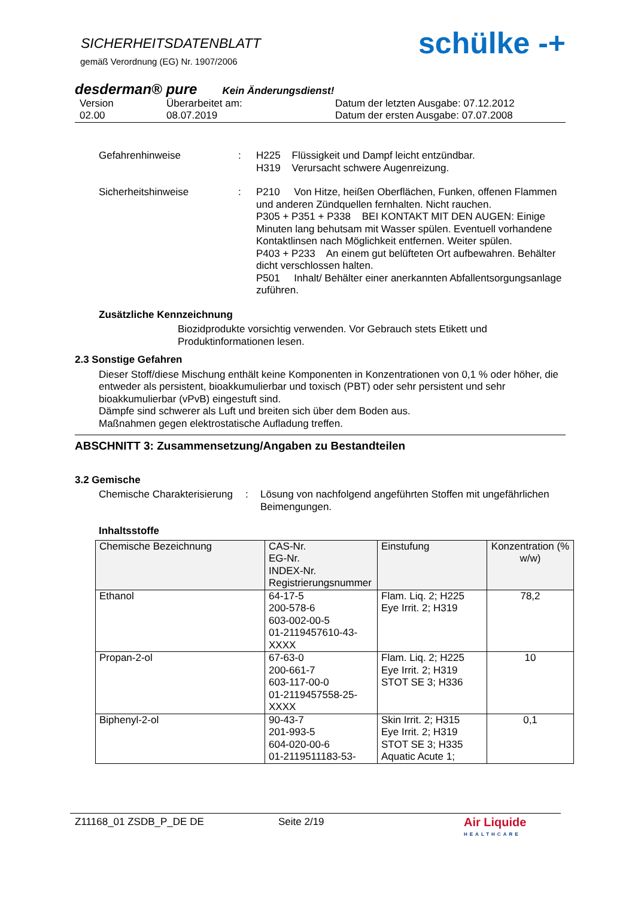SICHERHEITSDATENBLATT
gemäß Verordnung (EG) Nr. 1907/2006
schülke -+
desderman® pure Kein Änderungsdienst!
Version
02.00
Überarbeitet am:
08.07.2019
Datum der letzten Ausgabe: 07.12.2012
Datum der ersten Ausgabe: 07.07.2008
Gefahrenhinweise
:
H225 Flüssigkeit und Dampf leicht entzündbar.
H319 Verursacht schwere Augenreizung.
Sicherheitshinweise
:
P210 Von Hitze, heißen Oberflächen, Funken, offenen Flammen und anderen Zündquellen fernhalten. Nicht rauchen.
P305 + P351 + P338 BEI KONTAKT MIT DEN AUGEN: Einige Minuten lang behutsam mit Wasser spülen. Eventuell vorhandene Kontaktlinsen nach Möglichkeit entfernen. Weiter spülen.
P403 + P233 An einem gut belüfteten Ort aufbewahren. Behälter dicht verschlossen halten.
P501 Inhalt/ Behälter einer anerkannten Abfallentsorgungsanlage zuführen.
Zusätzliche Kennzeichnung
Biozidprodukte vorsichtig verwenden. Vor Gebrauch stets Etikett und Produktinformationen lesen.
2.3 Sonstige Gefahren
Dieser Stoff/diese Mischung enthält keine Komponenten in Konzentrationen von 0,1 % oder höher, die entweder als persistent, bioakkumulierbar und toxisch (PBT) oder sehr persistent und sehr bioakkumulierbar (vPvB) eingestuft sind.
Dämpfe sind schwerer als Luft und breiten sich über dem Boden aus.
Maßnahmen gegen elektrostatische Aufladung treffen.
ABSCHNITT 3: Zusammensetzung/Angaben zu Bestandteilen
3.2 Gemische
Chemische Charakterisierung
:
Lösung von nachfolgend angeführten Stoffen mit ungefährlichen Beimengungen.
Inhaltsstoffe
| Chemische Bezeichnung | CAS-Nr. EG-Nr. INDEX-Nr. Registrierungsnummer | Einstufung | Konzentration (% w/w) |
| Ethanol | 64-17-5 200-578-6 603-002-00-5 01-2119457610-43-XXXX | Flam. Liq. 2; H225 Eye Irrit. 2; H319 | 78,2 |
| Propan-2-ol | 67-63-0 200-661-7 603-117-00-0 01-2119457558-25-XXXX | Flam. Liq. 2; H225 Eye Irrit. 2; H319 STOT SE 3; H336 | 10 |
| Biphenyl-2-ol | 90-43-7 201-993-5 604-020-00-6 01-2119511183-53- | Skin Irrit. 2; H315 Eye Irrit. 2; H319 STOT SE 3; H335 Aquatic Acute 1; | 0,1 |
Z11168_01 ZSDB_P_DE DE Seite 2/19
Air Liquide
HEALTHCARE